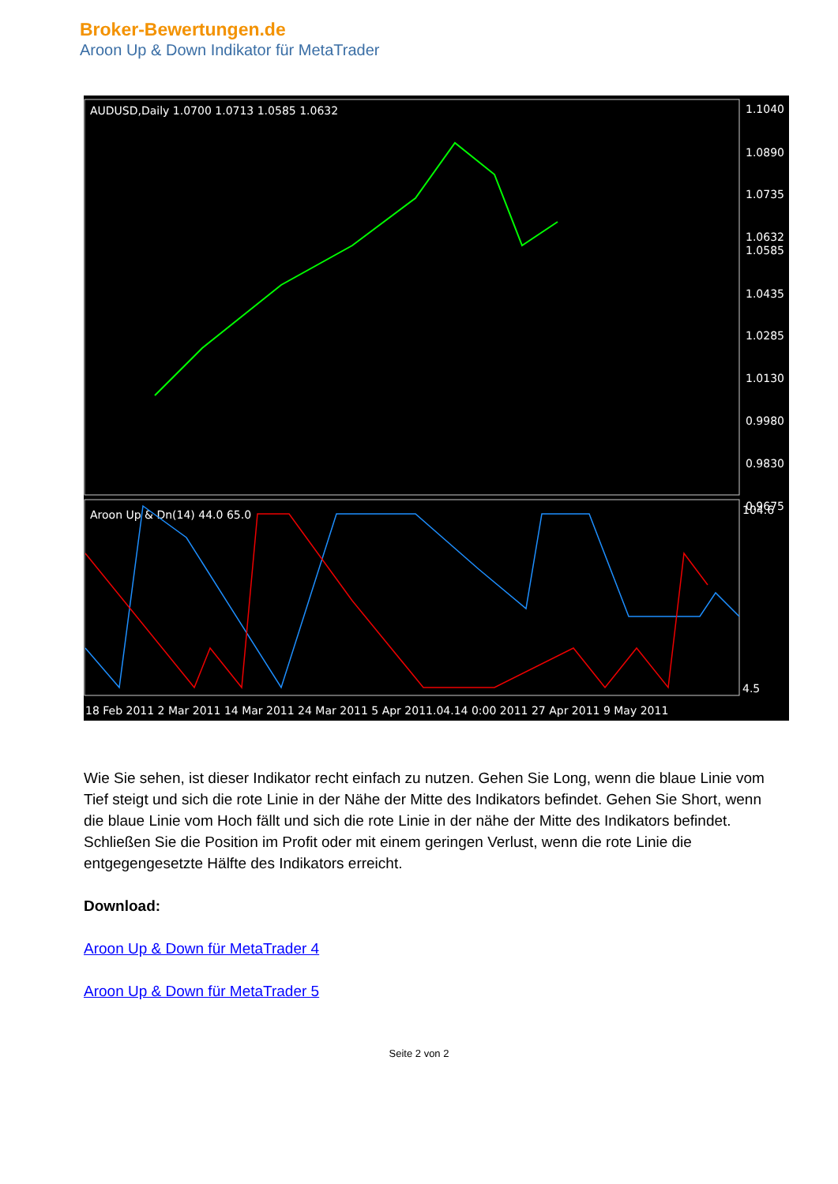Broker-Bewertungen.de
Aroon Up & Down Indikator für MetaTrader
AUDUSD,Daily 1.0700 1.0713 1.0585 1.0632
1.1040
1.0890
1.0735
1.0632
1.0585
1.0435
1.0285
1.0130
0.9980
0.9830
0.9675
Aroon Up & Dn(14) 44.0 65.0
104.6
4.5
18 Feb 2011 2 Mar 2011 14 Mar 2011 24 Mar 2011 5 Apr 2011.04.14 0:00 2011 27 Apr 2011 9 May 2011
Wie Sie sehen, ist dieser Indikator recht einfach zu nutzen. Gehen Sie Long, wenn die blaue Linie vom Tief steigt und sich die rote Linie in der Nähe der Mitte des Indikators befindet. Gehen Sie Short, wenn die blaue Linie vom Hoch fällt und sich die rote Linie in der nähe der Mitte des Indikators befindet. Schließen Sie die Position im Profit oder mit einem geringen Verlust, wenn die rote Linie die entgegengesetzte Hälfte des Indikators erreicht.
Download:
Aroon Up & Down für MetaTrader 4
Aroon Up & Down für MetaTrader 5
Seite 2 von 2